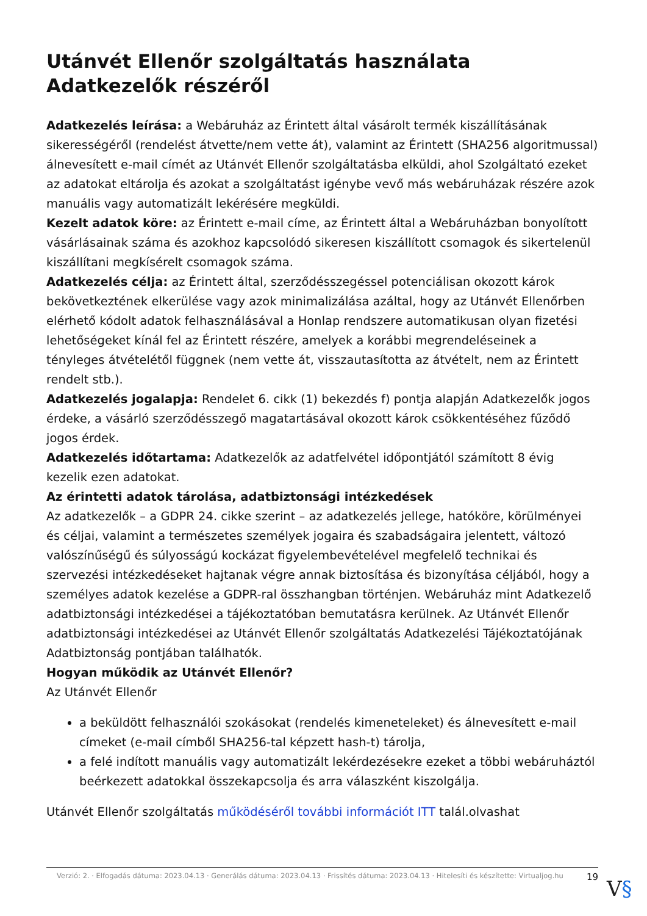Utánvét Ellenőr szolgáltatás használata Adatkezelők részéről
Adatkezelés leírása: a Webáruház az Érintett által vásárolt termék kiszállításának sikerességéről (rendelést átvette/nem vette át), valamint az Érintett (SHA256 algoritmussal) álnevesített e-mail címét az Utánvét Ellenőr szolgáltatásba elküldi, ahol Szolgáltató ezeket az adatokat eltárolja és azokat a szolgáltatást igénybe vevő más webáruházak részére azok manuális vagy automatizált lekérésére megküldi.
Kezelt adatok köre: az Érintett e-mail címe, az Érintett által a Webáruházban bonyolított vásárlásainak száma és azokhoz kapcsolódó sikeresen kiszállított csomagok és sikertelenül kiszállítani megkísérelt csomagok száma.
Adatkezelés célja: az Érintett által, szerződésszegéssel potenciálisan okozott károk bekövetkeztének elkerülése vagy azok minimalizálása azáltal, hogy az Utánvét Ellenőrben elérhető kódolt adatok felhasználásával a Honlap rendszere automatikusan olyan fizetési lehetőségeket kínál fel az Érintett részére, amelyek a korábbi megrendeléseinek a tényleges átvételétől függnek (nem vette át, visszautasította az átvételt, nem az Érintett rendelt stb.).
Adatkezelés jogalapja: Rendelet 6. cikk (1) bekezdés f) pontja alapján Adatkezelők jogos érdeke, a vásárló szerződésszegő magatartásával okozott károk csökkentéséhez fűződő jogos érdek.
Adatkezelés időtartama: Adatkezelők az adatfelvétel időpontjától számított 8 évig kezelik ezen adatokat.
Az érintetti adatok tárolása, adatbiztonsági intézkedések
Az adatkezelők – a GDPR 24. cikke szerint – az adatkezelés jellege, hatóköre, körülményei és céljai, valamint a természetes személyek jogaira és szabadságaira jelentett, változó valószínűségű és súlyosságú kockázat figyelembevételével megfelelő technikai és szervezési intézkedéseket hajtanak végre annak biztosítása és bizonyítása céljából, hogy a személyes adatok kezelése a GDPR-ral összhangban történjen. Webáruház mint Adatkezelő adatbiztonsági intézkedései a tájékoztatóban bemutatásra kerülnek. Az Utánvét Ellenőr adatbiztonsági intézkedései az Utánvét Ellenőr szolgáltatás Adatkezelési Tájékoztatójának Adatbiztonság pontjában találhatók.
Hogyan működik az Utánvét Ellenőr?
Az Utánvét Ellenőr
a beküldött felhasználói szokásokat (rendelés kimeneteleket) és álnevesített e-mail címeket (e-mail címből SHA256-tal képzett hash-t) tárolja,
a felé indított manuális vagy automatizált lekérdezésekre ezeket a többi webáruháztól beérkezett adatokkal összekapcsolja és arra válaszként kiszolgálja.
Utánvét Ellenőr szolgáltatás működéséről további információt ITT talál.olvashat
Verzió: 2. · Elfogadás dátuma: 2023.04.13 · Generálás dátuma: 2023.04.13 · Frissítés dátuma: 2023.04.13 · Hitelesíti és készítette: Virtualjog.hu
19
V§